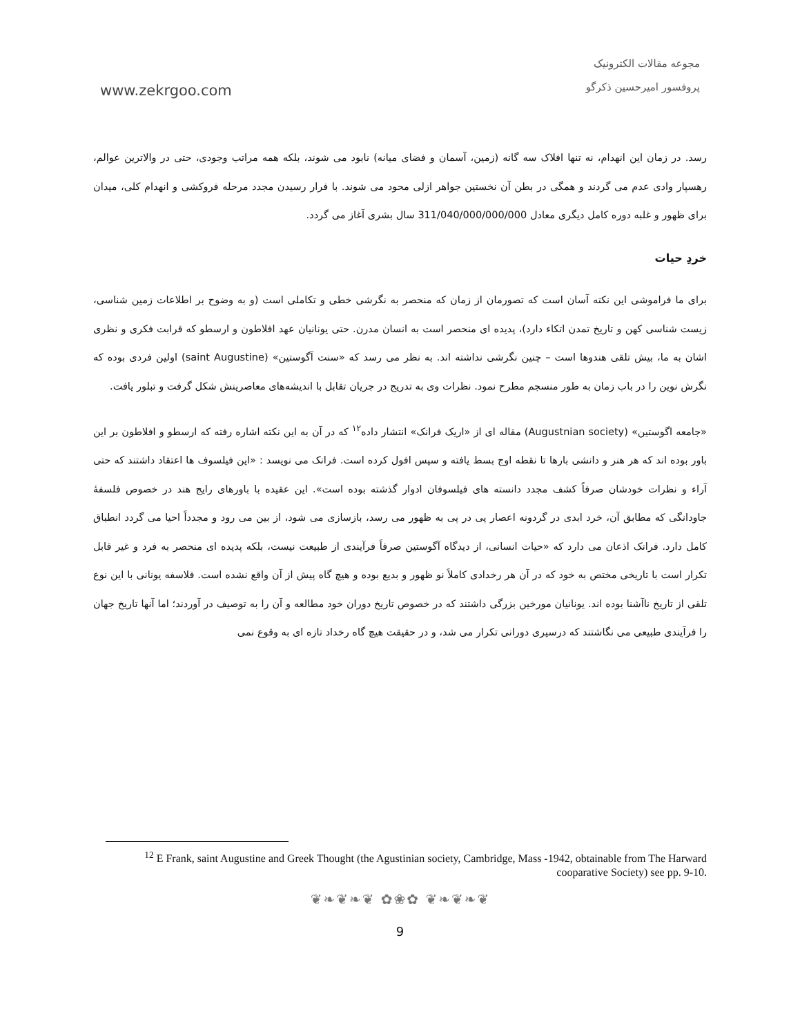www.zekrgoo.com
مجوعه مقالات الکترونیک
پروفسور امیرحسین ذکرگو
رسد. در زمان این انهدام، نه تنها افلاک سه گانه (زمین، آسمان و فضای میانه) نابود می شوند، بلکه همه مراتب وجودی، حتی در والاترین عوالم، رهسپار وادی عدم می گردند و همگی در بطن آن نخستین جواهر ازلی محود می شوند. با فرار رسیدن مجدد مرحله فروکشی و انهدام کلی، میدان برای ظهور و غلبه دوره کامل دیگری معادل 311/040/000/000/000 سال بشری آغاز می گردد.
خردِ حیات
برای ما فراموشی این نکته آسان است که تصورمان از زمان که منحصر به نگرشی خطی و تکاملی است (و به وضوح بر اطلاعات زمین شناسی، زیست شناسی کهن و تاریخ تمدن اتکاء دارد)، پدیده ای منحصر است به انسان مدرن. حتی یونانیان عهد افلاطون و ارسطو که قرابت فکری و نظری اشان به ما، بیش تلقی هندوها است – چنین نگرشی نداشته اند. به نظر می رسد که «سنت آگوستین» (saint Augustine) اولین فردی بوده که نگرش نوین را در باب زمان به طور منسجم مطرح نمود. نظرات وی به تدریج در جریان تقابل با اندیشه‌های معاصرینش شکل گرفت و تبلور یافت.
«جامعه اگوستین» (Augustnian society) مقاله ای از «اریک فرانک» انتشار داده<sup>۱۲</sup> که در آن به این نکته اشاره رفته که ارسطو و افلاطون بر این باور بوده اند که هر هنر و دانشی بارها تا نقطه اوج بسط یافته و سپس افول کرده است. فرانک می نویسد : «این فیلسوف ها اعتقاد داشتند که حتی آراء و نظرات خودشان صرفاً کشف مجدد دانسته های فیلسوفان ادوار گذشته بوده است». این عقیده با باورهای رایج هند در خصوص فلسفۀ جاودانگی که مطابق آن، خرد ابدی در گردونه اعصار پی در پی به ظهور می رسد، بازسازی می شود، از بین می رود و مجدداً احیا می گردد انطباق کامل دارد. فرانک اذعان می دارد که «حیات انسانی، از دیدگاه آگوستین صرفاً فرآیندی از طبیعت نیست، بلکه پدیده ای منحصر به فرد و غیر قابل تکرار است با تاریخی مختص به خود که در آن هر رخدادی کاملاً نو ظهور و بدیع بوده و هیچ گاه پیش از آن واقع نشده است. فلاسفه یونانی با این نوع تلقی از تاریخ ناآشنا بوده اند. یونانیان مورخین بزرگی داشتند که در خصوص تاریخ دوران خود مطالعه و آن را به توصیف در آوردند؛ اما آنها تاریخ جهان را فرآیندی طبیعی می نگاشتند که درسیری دورانی تکرار می شد، و در حقیقت هیچ گاه رخداد تازه ای به وقوع نمی
<sup>12</sup> E Frank, saint Augustine and Greek Thought (the Agustinian society, Cambridge, Mass -1942, obtainable from The Harward cooparative Society) see pp. 9-10.
❦❧❦❧❦ ✿❀✿ ❦❧❦❧❦
9